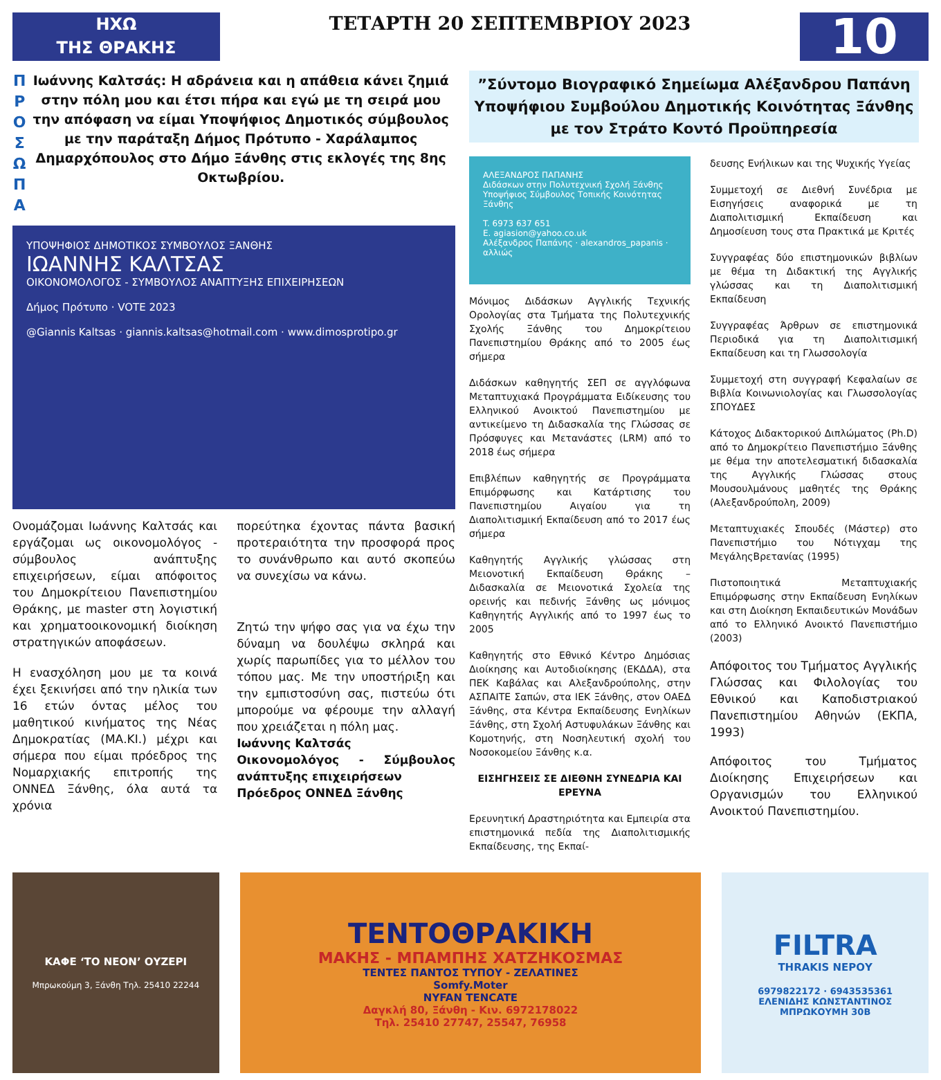ΗΧΩ
ΤΗΣ ΘΡΑΚΗΣ
ΤΕΤΑΡΤΗ 20 ΣΕΠΤΕΜΒΡΙΟΥ 2023
10
Π
Ρ
Ο
Σ
Ω
Π
Α
Ιωάννης Καλτσάς: Η αδράνεια και η απάθεια κάνει ζημιά στην πόλη μου και έτσι πήρα και εγώ με τη σειρά μου την απόφαση να είμαι Υποψήφιος Δημοτικός σύμβουλος με την παράταξη Δήμος Πρότυπο - Χαράλαμπος Δημαρχόπουλος στο Δήμο Ξάνθης στις εκλογές της 8ης Οκτωβρίου.
ΥΠΟΨΗΦΙΟΣ ΔΗΜΟΤΙΚΟΣ ΣΥΜΒΟΥΛΟΣ ΞΑΝΘΗΣ
ΙΩΑΝΝΗΣ ΚΑΛΤΣΑΣ
ΟΙΚΟΝΟΜΟΛΟΓΟΣ - ΣΥΜΒΟΥΛΟΣ ΑΝΑΠΤΥΞΗΣ ΕΠΙΧΕΙΡΗΣΕΩΝ
Δήμος Πρότυπο · VOTE 2023
@Giannis Kaltsas · giannis.kaltsas@hotmail.com · www.dimosprotipo.gr
Ονομάζομαι Ιωάννης Καλτσάς και εργάζομαι ως οικονομολόγος - σύμβουλος ανάπτυξης επιχειρήσεων, είμαι απόφοιτος του Δημοκρίτειου Πανεπιστημίου Θράκης, με master στη λογιστική και χρηματοοικονομική διοίκηση στρατηγικών αποφάσεων.
Η ενασχόληση μου με τα κοινά έχει ξεκινήσει από την ηλικία των 16 ετών όντας μέλος του μαθητικού κινήματος της Νέας Δημοκρατίας (ΜΑ.ΚΙ.) μέχρι και σήμερα που είμαι πρόεδρος της Νομαρχιακής επιτροπής της ΟΝΝΕΔ Ξάνθης, όλα αυτά τα χρόνια
πορεύτηκα έχοντας πάντα βασική προτεραιότητα την προσφορά προς το συνάνθρωπο και αυτό σκοπεύω να συνεχίσω να κάνω.
Ζητώ την ψήφο σας για να έχω την δύναμη να δουλέψω σκληρά και χωρίς παρωπίδες για το μέλλον του τόπου μας. Με την υποστήριξη και την εμπιστοσύνη σας, πιστεύω ότι μπορούμε να φέρουμε την αλλαγή που χρειάζεται η πόλη μας.
Ιωάννης Καλτσάς
Οικονομολόγος - Σύμβουλος ανάπτυξης επιχειρήσεων
Πρόεδρος ΟΝΝΕΔ Ξάνθης
”Σύντομο Βιογραφικό Σημείωμα Αλέξανδρου Παπάνη Υποψήφιου Συμβούλου Δημοτικής Κοινότητας Ξάνθης με τον Στράτο Κοντό Προϋπηρεσία
ΑΛΕΞΑΝΔΡΟΣ ΠΑΠΑΝΗΣ
Διδάσκων στην Πολυτεχνική Σχολή Ξάνθης
Υποψήφιος Σύμβουλος Τοπικής Κοινότητας Ξάνθης
T. 6973 637 651
E. agiasion@yahoo.co.uk
Αλέξανδρος Παπάνης · alexandros_papanis · αλλιώς
Μόνιμος Διδάσκων Αγγλικής Τεχνικής Ορολογίας στα Τμήματα της Πολυτεχνικής Σχολής Ξάνθης του Δημοκρίτειου Πανεπιστημίου Θράκης από το 2005 έως σήμερα
Διδάσκων καθηγητής ΣΕΠ σε αγγλόφωνα Μεταπτυχιακά Προγράμματα Ειδίκευσης του Ελληνικού Ανοικτού Πανεπιστημίου με αντικείμενο τη Διδασκαλία της Γλώσσας σε Πρόσφυγες και Μετανάστες (LRM) από το 2018 έως σήμερα
Επιβλέπων καθηγητής σε Προγράμματα Επιμόρφωσης και Κατάρτισης του Πανεπιστημίου Αιγαίου για τη Διαπολιτισμική Εκπαίδευση από το 2017 έως σήμερα
Καθηγητής Αγγλικής γλώσσας στη Μειονοτική Εκπαίδευση Θράκης – Διδασκαλία σε Μειονοτικά Σχολεία της ορεινής και πεδινής Ξάνθης ως μόνιμος Καθηγητής Αγγλικής από το 1997 έως το 2005
Καθηγητής στο Εθνικό Κέντρο Δημόσιας Διοίκησης και Αυτοδιοίκησης (ΕΚΔΔΑ), στα ΠΕΚ Καβάλας και Αλεξανδρούπολης, στην ΑΣΠΑΙΤΕ Σαπών, στα ΙΕΚ Ξάνθης, στον ΟΑΕΔ Ξάνθης, στα Κέντρα Εκπαίδευσης Ενηλίκων Ξάνθης, στη Σχολή Αστυφυλάκων Ξάνθης και Κομοτηνής, στη Νοσηλευτική σχολή του Νοσοκομείου Ξάνθης κ.α.
ΕΙΣΗΓΗΣΕΙΣ ΣΕ ΔΙΕΘΝΗ ΣΥΝΕΔΡΙΑ ΚΑΙ ΕΡΕΥΝΑ
Ερευνητική Δραστηριότητα και Εμπειρία στα επιστημονικά πεδία της Διαπολιτισμικής Εκπαίδευσης, της Εκπαί-
δευσης Ενήλικων και της Ψυχικής Υγείας
Συμμετοχή σε Διεθνή Συνέδρια με Εισηγήσεις αναφορικά με τη Διαπολιτισμική Εκπαίδευση και Δημοσίευση τους στα Πρακτικά με Κριτές
Συγγραφέας δύο επιστημονικών βιβλίων με θέμα τη Διδακτική της Αγγλικής γλώσσας και τη Διαπολιτισμική Εκπαίδευση
Συγγραφέας Άρθρων σε επιστημονικά Περιοδικά για τη Διαπολιτισμική Εκπαίδευση και τη Γλωσσολογία
Συμμετοχή στη συγγραφή Κεφαλαίων σε Βιβλία Κοινωνιολογίας και Γλωσσολογίας ΣΠΟΥΔΕΣ
Κάτοχος Διδακτορικού Διπλώματος (Ph.D) από το Δημοκρίτειο Πανεπιστήμιο Ξάνθης με θέμα την αποτελεσματική διδασκαλία της Αγγλικής Γλώσσας στους Μουσουλμάνους μαθητές της Θράκης (Αλεξανδρούπολη, 2009)
Μεταπτυχιακές Σπουδές (Μάστερ) στο Πανεπιστήμιο του Νότιγχαμ της ΜεγάληςΒρετανίας (1995)
Πιστοποιητικά Μεταπτυχιακής Επιμόρφωσης στην Εκπαίδευση Ενηλίκων και στη Διοίκηση Εκπαιδευτικών Μονάδων από το Ελληνικό Ανοικτό Πανεπιστήμιο (2003)
Απόφοιτος του Τμήματος Αγγλικής Γλώσσας και Φιλολογίας του Εθνικού και Καποδιστριακού Πανεπιστημίου Αθηνών (ΕΚΠΑ, 1993)
Απόφοιτος του Τμήματος Διοίκησης Επιχειρήσεων και Οργανισμών του Ελληνικού Ανοικτού Πανεπιστημίου.
ΚΑΦΕ ‘ΤΟ ΝΕΟΝ’ ΟΥΖΕΡΙ
Μπρωκούμη 3, Ξάνθη Τηλ. 25410 22244
ΤΕΝΤΟΘΡΑΚΙΚΗ
ΜΑΚΗΣ - ΜΠΑΜΠΗΣ ΧΑΤΖΗΚΟΣΜΑΣ
ΤΕΝΤΕΣ ΠΑΝΤΟΣ ΤΥΠΟΥ - ΖΕΛΑΤΙΝΕΣ
Somfy.Moter
NYFAN TENCATE
Δαγκλή 80, Ξάνθη - Κιν. 6972178022
Τηλ. 25410 27747, 25547, 76958
FILTRA
THRAKIS ΝΕΡΟΥ
6979822172 · 6943535361
ΕΛΕΝΙΔΗΣ ΚΩΝΣΤΑΝΤΙΝΟΣ
ΜΠΡΩΚΟΥΜΗ 30Β